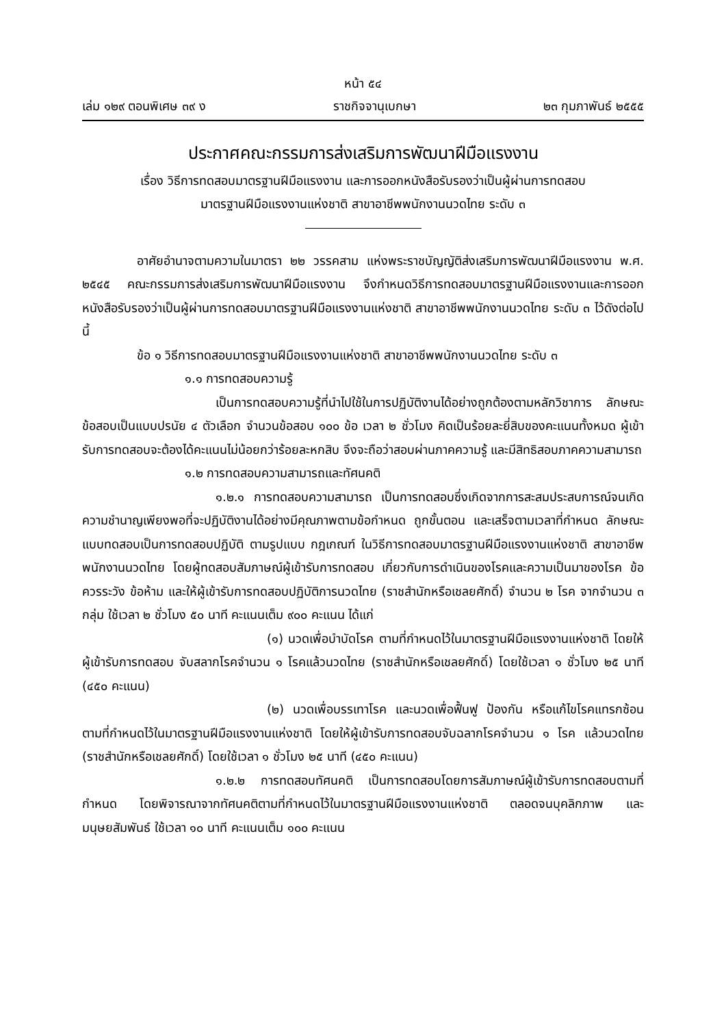หน้า ๕๔
เล่ม ๑๒๙ ตอนพิเศษ ๓๙ ง ราชกิจจานุเบกษา ๒๓ กุมภาพันธ์ ๒๕๕๕
ประกาศคณะกรรมการส่งเสริมการพัฒนาฝีมือแรงงาน
เรื่อง วิธีการทดสอบมาตรฐานฝีมือแรงงาน และการออกหนังสือรับรองว่าเป็นผู้ผ่านการทดสอบ
มาตรฐานฝีมือแรงงานแห่งชาติ สาขาอาชีพพนักงานนวดไทย ระดับ ๓
อาศัยอำนาจตามความในมาตรา ๒๒ วรรคสาม แห่งพระราชบัญญัติส่งเสริมการพัฒนาฝีมือแรงงาน พ.ศ. ๒๕๔๕ คณะกรรมการส่งเสริมการพัฒนาฝีมือแรงงาน จึงกำหนดวิธีการทดสอบมาตรฐานฝีมือแรงงานและการออกหนังสือรับรองว่าเป็นผู้ผ่านการทดสอบมาตรฐานฝีมือแรงงานแห่งชาติ สาขาอาชีพพนักงานนวดไทย ระดับ ๓ ไว้ดังต่อไปนี้
ข้อ ๑ วิธีการทดสอบมาตรฐานฝีมือแรงงานแห่งชาติ สาขาอาชีพพนักงานนวดไทย ระดับ ๓
๑.๑ การทดสอบความรู้
เป็นการทดสอบความรู้ที่นำไปใช้ในการปฏิบัติงานได้อย่างถูกต้องตามหลักวิชาการ ลักษณะข้อสอบเป็นแบบปรนัย ๔ ตัวเลือก จำนวนข้อสอบ ๑๐๐ ข้อ เวลา ๒ ชั่วโมง คิดเป็นร้อยละยี่สิบของคะแนนทั้งหมด ผู้เข้ารับการทดสอบจะต้องได้คะแนนไม่น้อยกว่าร้อยละหกสิบ จึงจะถือว่าสอบผ่านภาคความรู้ และมีสิทธิสอบภาคความสามารถ
๑.๒ การทดสอบความสามารถและทัศนคติ
๑.๒.๑ การทดสอบความสามารถ เป็นการทดสอบซึ่งเกิดจากการสะสมประสบการณ์จนเกิดความชำนาญเพียงพอที่จะปฏิบัติงานได้อย่างมีคุณภาพตามข้อกำหนด ถูกขั้นตอน และเสร็จตามเวลาที่กำหนด ลักษณะแบบทดสอบเป็นการทดสอบปฏิบัติ ตามรูปแบบ กฎเกณฑ์ ในวิธีการทดสอบมาตรฐานฝีมือแรงงานแห่งชาติ สาขาอาชีพพนักงานนวดไทย โดยผู้ทดสอบสัมภาษณ์ผู้เข้ารับการทดสอบ เกี่ยวกับการดำเนินของโรคและความเป็นมาของโรค ข้อควรระวัง ข้อห้าม และให้ผู้เข้ารับการทดสอบปฏิบัติการนวดไทย (ราชสำนักหรือเชลยศักดิ์) จำนวน ๒ โรค จากจำนวน ๓ กลุ่ม ใช้เวลา ๒ ชั่วโมง ๕๐ นาที คะแนนเต็ม ๙๐๐ คะแนน ได้แก่
(๑) นวดเพื่อบำบัดโรค ตามที่กำหนดไว้ในมาตรฐานฝีมือแรงงานแห่งชาติ โดยให้ผู้เข้ารับการทดสอบ จับสลากโรคจำนวน ๑ โรคแล้วนวดไทย (ราชสำนักหรือเชลยศักดิ์) โดยใช้เวลา ๑ ชั่วโมง ๒๕ นาที (๔๕๐ คะแนน)
(๒) นวดเพื่อบรรเทาโรค และนวดเพื่อฟื้นฟู ป้องกัน หรือแก้ไขโรคแทรกซ้อน ตามที่กำหนดไว้ในมาตรฐานฝีมือแรงงานแห่งชาติ โดยให้ผู้เข้ารับการทดสอบจับฉลากโรคจำนวน ๑ โรค แล้วนวดไทย (ราชสำนักหรือเชลยศักดิ์) โดยใช้เวลา ๑ ชั่วโมง ๒๕ นาที (๔๕๐ คะแนน)
๑.๒.๒ การทดสอบทัศนคติ เป็นการทดสอบโดยการสัมภาษณ์ผู้เข้ารับการทดสอบตามที่กำหนด โดยพิจารณาจากทัศนคติตามที่กำหนดไว้ในมาตรฐานฝีมือแรงงานแห่งชาติ ตลอดจนบุคลิกภาพ และมนุษยสัมพันธ์ ใช้เวลา ๑๐ นาที คะแนนเต็ม ๑๐๐ คะแนน